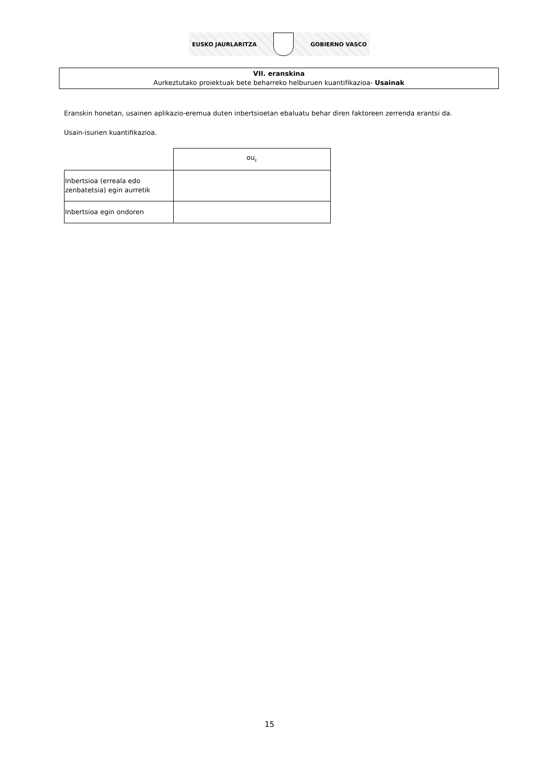EUSKO JAURLARITZA GOBIERNO VASCO
VII. eranskina
Aurkeztutako proiektuak bete beharreko helburuen kuantifikazioa- Usainak
Eranskin honetan, usainen aplikazio-eremua duten inbertsioetan ebaluatu behar diren faktoreen zerrenda erantsi da.
Usain-isurien kuantifikazioa.
| | ou<sub>E</sub> |
| Inbertsioa (erreala edo zenbatetsia) egin aurretik | |
| Inbertsioa egin ondoren | |
15